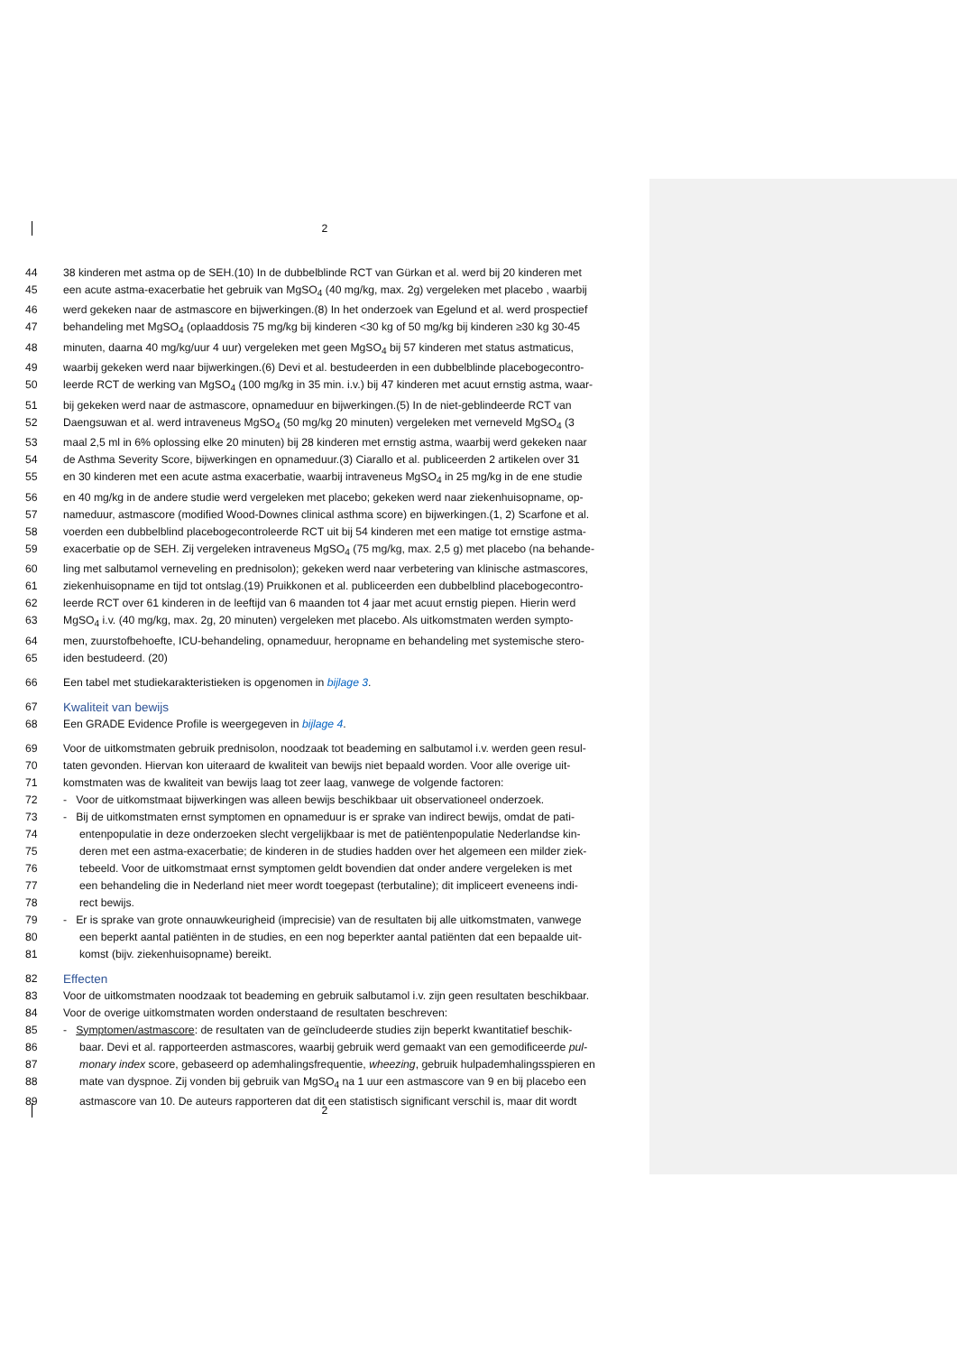2
44 38 kinderen met astma op de SEH.(10) In de dubbelblinde RCT van Gürkan et al. werd bij 20 kinderen met
45 een acute astma-exacerbatie het gebruik van MgSO<sub>4</sub> (40 mg/kg, max. 2g) vergeleken met placebo , waarbij
46 werd gekeken naar de astmascore en bijwerkingen.(8) In het onderzoek van Egelund et al. werd prospectief
47 behandeling met MgSO<sub>4</sub> (oplaaddosis 75 mg/kg bij kinderen <30 kg of 50 mg/kg bij kinderen ≥30 kg 30-45
48 minuten, daarna 40 mg/kg/uur 4 uur) vergeleken met geen MgSO<sub>4</sub> bij 57 kinderen met status astmaticus,
49 waarbij gekeken werd naar bijwerkingen.(6) Devi et al. bestudeerden in een dubbelblinde placebogecontro-
50 leerde RCT de werking van MgSO<sub>4</sub> (100 mg/kg in 35 min. i.v.) bij 47 kinderen met acuut ernstig astma, waar-
51 bij gekeken werd naar de astmascore, opnameduur en bijwerkingen.(5) In de niet-geblindeerde RCT van
52 Daengsuwan et al. werd intraveneus MgSO<sub>4</sub> (50 mg/kg 20 minuten) vergeleken met verneveld MgSO<sub>4</sub> (3
53 maal 2,5 ml in 6% oplossing elke 20 minuten) bij 28 kinderen met ernstig astma, waarbij werd gekeken naar
54 de Asthma Severity Score, bijwerkingen en opnameduur.(3) Ciarallo et al. publiceerden 2 artikelen over 31
55 en 30 kinderen met een acute astma exacerbatie, waarbij intraveneus MgSO<sub>4</sub> in 25 mg/kg in de ene studie
56 en 40 mg/kg in de andere studie werd vergeleken met placebo; gekeken werd naar ziekenhuisopname, op-
57 nameduur, astmascore (modified Wood-Downes clinical asthma score) en bijwerkingen.(1, 2) Scarfone et al.
58 voerden een dubbelblind placebogecontroleerde RCT uit bij 54 kinderen met een matige tot ernstige astma-
59 exacerbatie op de SEH. Zij vergeleken intraveneus MgSO<sub>4</sub> (75 mg/kg, max. 2,5 g) met placebo (na behande-
60 ling met salbutamol verneveling en prednisolon); gekeken werd naar verbetering van klinische astmascores,
61 ziekenhuisopname en tijd tot ontslag.(19) Pruikkonen et al. publiceerden een dubbelblind placebogecontro-
62 leerde RCT over 61 kinderen in de leeftijd van 6 maanden tot 4 jaar met acuut ernstig piepen. Hierin werd
63 MgSO<sub>4</sub> i.v. (40 mg/kg, max. 2g, 20 minuten) vergeleken met placebo. Als uitkomstmaten werden sympto-
64 men, zuurstofbehoefte, ICU-behandeling, opnameduur, heropname en behandeling met systemische stero-
65 iden bestudeerd. (20)
66 Een tabel met studiekarakteristieken is opgenomen in bijlage 3.
67 Kwaliteit van bewijs
68 Een GRADE Evidence Profile is weergegeven in bijlage 4.
69 Voor de uitkomstmaten gebruik prednisolon, noodzaak tot beademing en salbutamol i.v. werden geen resul-
70 taten gevonden. Hiervan kon uiteraard de kwaliteit van bewijs niet bepaald worden. Voor alle overige uit-
71 komstmaten was de kwaliteit van bewijs laag tot zeer laag, vanwege de volgende factoren:
72 - Voor de uitkomstmaat bijwerkingen was alleen bewijs beschikbaar uit observationeel onderzoek.
73 - Bij de uitkomstmaten ernst symptomen en opnameduur is er sprake van indirect bewijs, omdat de pati-
74 entenpopulatie in deze onderzoeken slecht vergelijkbaar is met de patiëntenpopulatie Nederlandse kin-
75 deren met een astma-exacerbatie; de kinderen in de studies hadden over het algemeen een milder ziek-
76 tebeeld. Voor de uitkomstmaat ernst symptomen geldt bovendien dat onder andere vergeleken is met
77 een behandeling die in Nederland niet meer wordt toegepast (terbutaline); dit impliceert eveneens indi-
78 rect bewijs.
79 - Er is sprake van grote onnauwkeurigheid (imprecisie) van de resultaten bij alle uitkomstmaten, vanwege
80 een beperkt aantal patiënten in de studies, en een nog beperkter aantal patiënten dat een bepaalde uit-
81 komst (bijv. ziekenhuisopname) bereikt.
82 Effecten
83 Voor de uitkomstmaten noodzaak tot beademing en gebruik salbutamol i.v. zijn geen resultaten beschikbaar.
84 Voor de overige uitkomstmaten worden onderstaand de resultaten beschreven:
85 - Symptomen/astmascore: de resultaten van de geïncludeerde studies zijn beperkt kwantitatief beschik-
86 baar. Devi et al. rapporteerden astmascores, waarbij gebruik werd gemaakt van een gemodificeerde pul-
87 monary index score, gebaseerd op ademhalingsfrequentie, wheezing, gebruik hulpademhalingsspieren en
88 mate van dyspnoe. Zij vonden bij gebruik van MgSO<sub>4</sub> na 1 uur een astmascore van 9 en bij placebo een
89 astmascore van 10. De auteurs rapporteren dat dit een statistisch significant verschil is, maar dit wordt
2